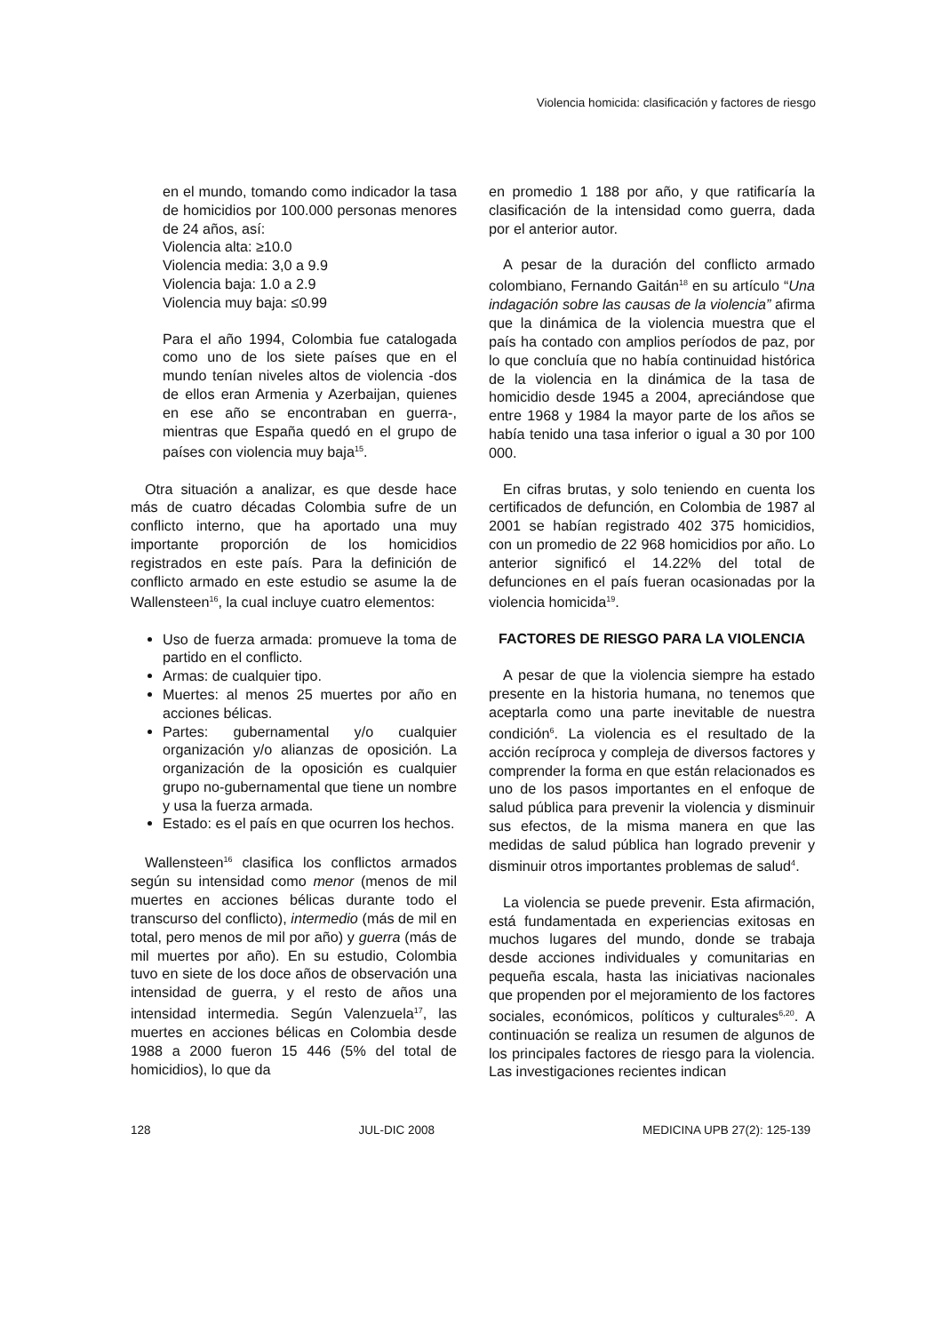Violencia homicida: clasificación y factores de riesgo
en el mundo, tomando como indicador la tasa de homicidios por 100.000 personas menores de 24 años, así:
Violencia alta: ≥10.0
Violencia media: 3,0 a 9.9
Violencia baja: 1.0 a 2.9
Violencia muy baja: ≤0.99
Para el año 1994, Colombia fue catalogada como uno de los siete países que en el mundo tenían niveles altos de violencia -dos de ellos eran Armenia y Azerbaijan, quienes en ese año se encontraban en guerra-, mientras que España quedó en el grupo de países con violencia muy baja<sup>15</sup>.
Otra situación a analizar, es que desde hace más de cuatro décadas Colombia sufre de un conflicto interno, que ha aportado una muy importante proporción de los homicidios registrados en este país. Para la definición de conflicto armado en este estudio se asume la de Wallensteen<sup>16</sup>, la cual incluye cuatro elementos:
Uso de fuerza armada: promueve la toma de partido en el conflicto.
Armas: de cualquier tipo.
Muertes: al menos 25 muertes por año en acciones bélicas.
Partes: gubernamental y/o cualquier organización y/o alianzas de oposición. La organización de la oposición es cualquier grupo no-gubernamental que tiene un nombre y usa la fuerza armada.
Estado: es el país en que ocurren los hechos.
Wallensteen<sup>16</sup> clasifica los conflictos armados según su intensidad como menor (menos de mil muertes en acciones bélicas durante todo el transcurso del conflicto), intermedio (más de mil en total, pero menos de mil por año) y guerra (más de mil muertes por año). En su estudio, Colombia tuvo en siete de los doce años de observación una intensidad de guerra, y el resto de años una intensidad intermedia. Según Valenzuela<sup>17</sup>, las muertes en acciones bélicas en Colombia desde 1988 a 2000 fueron 15 446 (5% del total de homicidios), lo que da
en promedio 1 188 por año, y que ratificaría la clasificación de la intensidad como guerra, dada por el anterior autor.
A pesar de la duración del conflicto armado colombiano, Fernando Gaitán<sup>18</sup> en su artículo “Una indagación sobre las causas de la violencia” afirma que la dinámica de la violencia muestra que el país ha contado con amplios períodos de paz, por lo que concluía que no había continuidad histórica de la violencia en la dinámica de la tasa de homicidio desde 1945 a 2004, apreciándose que entre 1968 y 1984 la mayor parte de los años se había tenido una tasa inferior o igual a 30 por 100 000.
En cifras brutas, y solo teniendo en cuenta los certificados de defunción, en Colombia de 1987 al 2001 se habían registrado 402 375 homicidios, con un promedio de 22 968 homicidios por año. Lo anterior significó el 14.22% del total de defunciones en el país fueran ocasionadas por la violencia homicida<sup>19</sup>.
FACTORES DE RIESGO PARA LA VIOLENCIA
A pesar de que la violencia siempre ha estado presente en la historia humana, no tenemos que aceptarla como una parte inevitable de nuestra condición<sup>6</sup>. La violencia es el resultado de la acción recíproca y compleja de diversos factores y comprender la forma en que están relacionados es uno de los pasos importantes en el enfoque de salud pública para prevenir la violencia y disminuir sus efectos, de la misma manera en que las medidas de salud pública han logrado prevenir y disminuir otros importantes problemas de salud<sup>4</sup>.
La violencia se puede prevenir. Esta afirmación, está fundamentada en experiencias exitosas en muchos lugares del mundo, donde se trabaja desde acciones individuales y comunitarias en pequeña escala, hasta las iniciativas nacionales que propenden por el mejoramiento de los factores sociales, económicos, políticos y culturales<sup>6,20</sup>. A continuación se realiza un resumen de algunos de los principales factores de riesgo para la violencia. Las investigaciones recientes indican
128 JUL-DIC 2008 MEDICINA UPB 27(2): 125-139